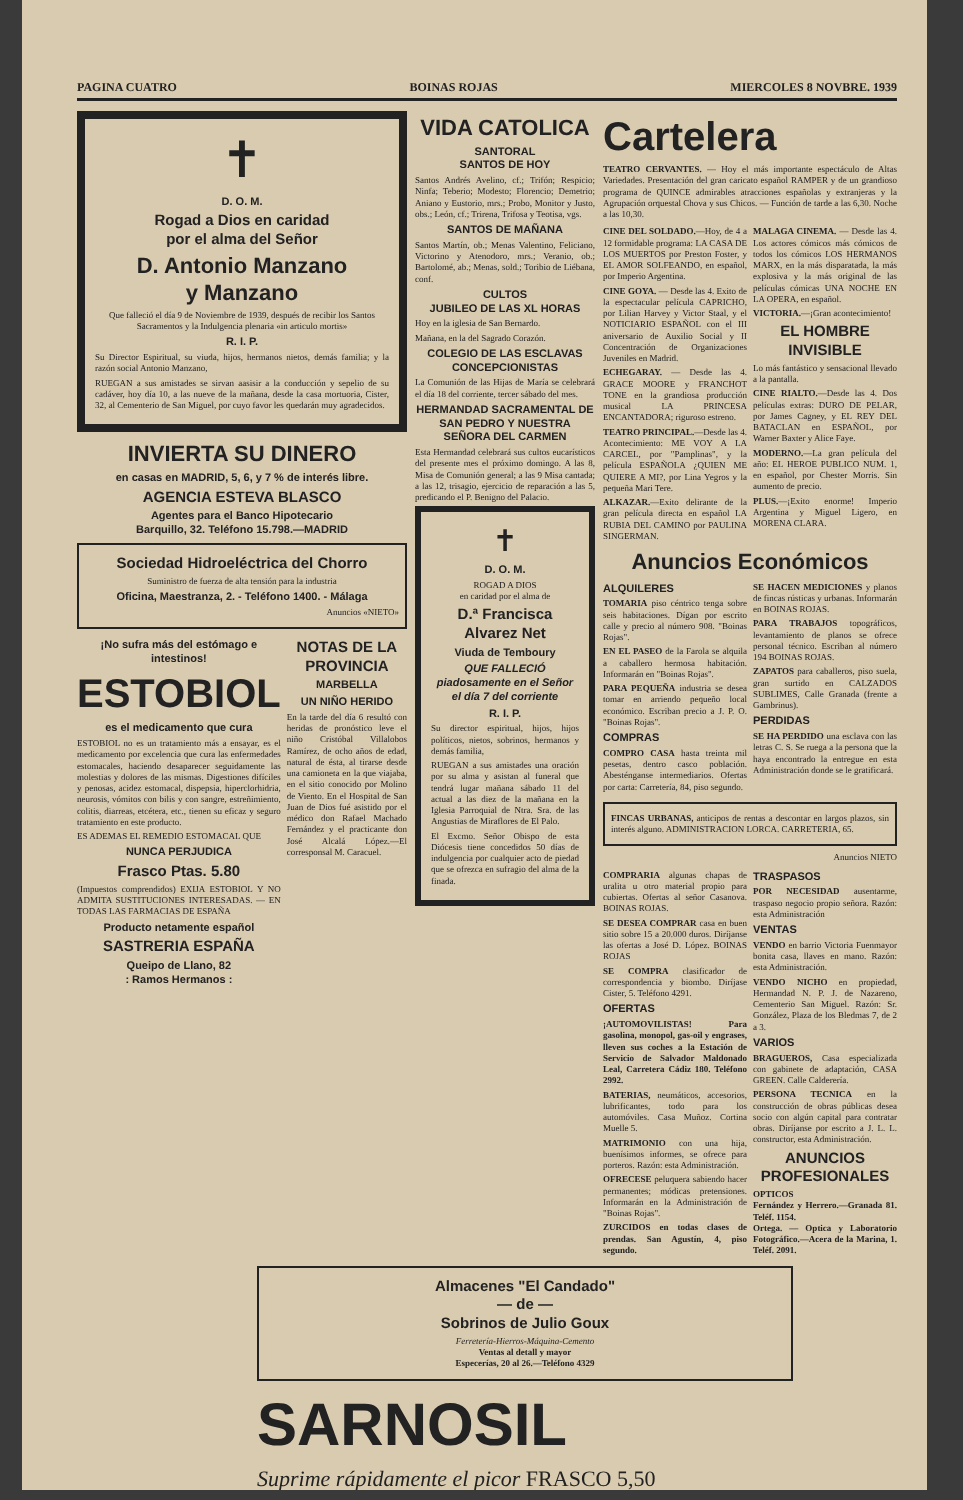PAGINA CUATRO BOINAS ROJAS MIERCOLES 8 NOVBRE. 1939
✝
D. O. M.
Rogad a Dios en caridad
por el alma del Señor
D. Antonio Manzano
y Manzano
Que falleció el día 9 de Noviembre de 1939, después de recibir los Santos Sacramentos y la Indulgencia plenaria «in articulo mortis»
R. I. P.
Su Director Espiritual, su viuda, hijos, hermanos nietos, demás familia; y la razón social Antonio Manzano,
RUEGAN a sus amistades se sirvan aasisir a la conducción y sepelio de su cadáver, hoy día 10, a las nueve de la mañana, desde la casa mortuoria, Cister, 32, al Cementerio de San Miguel, por cuyo favor les quedarán muy agradecidos.
INVIERTA SU DINERO
en casas en MADRID, 5, 6, y 7 % de interés libre.
AGENCIA ESTEVA BLASCO
Agentes para el Banco Hipotecario
Barquillo, 32. Teléfono 15.798.—MADRID
Sociedad Hidroeléctrica del Chorro
Suministro de fuerza de alta tensión para la industria
Oficina, Maestranza, 2. - Teléfono 1400. - Málaga
Anuncios «NIETO»
¡No sufra más del estómago e intestinos!
ESTOBIOL
es el medicamento que cura
ESTOBIOL no es un tratamiento más a ensayar, es el medicamento por excelencia que cura las enfermedades estomacales, haciendo desaparecer seguidamente las molestias y dolores de las mismas. Digestiones difíciles y penosas, acidez estomacal, dispepsia, hiperclorhidria, neurosis, vómitos con bilis y con sangre, estreñimiento, colitis, diarreas, etcétera, etc., tienen su eficaz y seguro tratamiento en este producto.
ES ADEMAS EL REMEDIO ESTOMACAL QUE
NUNCA PERJUDICA
Frasco Ptas. 5.80
(Impuestos comprendidos) EXIJA ESTOBIOL Y NO ADMITA SUSTITUCIONES INTERESADAS. — EN TODAS LAS FARMACIAS DE ESPAÑA
Producto netamente español
SASTRERIA ESPAÑA
Queipo de Llano, 82
: Ramos Hermanos :
NOTAS DE LA PROVINCIA
MARBELLA
UN NIÑO HERIDO
En la tarde del día 6 resultó con heridas de pronóstico leve el niño Cristóbal Villalobos Ramírez, de ocho años de edad, natural de ésta, al tirarse desde una camioneta en la que viajaba, en el sitio conocido por Molino de Viento. En el Hospital de San Juan de Dios fué asistido por el médico don Rafael Machado Fernández y el practicante don José Alcalá López.—El corresponsal M. Caracuel.
VIDA CATOLICA
SANTORAL
SANTOS DE HOY
Santos Andrés Avelino, cf.; Trifón; Respicio; Ninfa; Teberio; Modesto; Florencio; Demetrio; Aniano y Eustorio, mrs.; Probo, Monitor y Justo, obs.; León, cf.; Trirena, Trifosa y Teotisa, vgs.
SANTOS DE MAÑANA
Santos Martín, ob.; Menas Valentino, Feliciano, Victorino y Atenodoro, mrs.; Veranio, ob.; Bartolomé, ab.; Menas, sold.; Toribio de Liébana, conf.
CULTOS
JUBILEO DE LAS XL HORAS
Hoy en la iglesia de San Bernardo.
Mañana, en la del Sagrado Corazón.
COLEGIO DE LAS ESCLAVAS CONCEPCIONISTAS
La Comunión de las Hijas de María se celebrará el día 18 del corriente, tercer sábado del mes.
HERMANDAD SACRAMENTAL DE SAN PEDRO Y NUESTRA SEÑORA DEL CARMEN
Esta Hermandad celebrará sus cultos eucarísticos del presente mes el próximo domingo. A las 8, Misa de Comunión general; a las 9 Misa cantada; a las 12, trisagio, ejercicio de reparación a las 5, predicando el P. Benigno del Palacio.
✝
D. O. M.
ROGAD A DIOS
en caridad por el alma de
D.ª Francisca Alvarez Net
Viuda de Temboury
QUE FALLECIÓ piadosamente en el Señor el día 7 del corriente
R. I. P.
Su director espiritual, hijos, hijos políticos, nietos, sobrinos, hermanos y demás familia,
RUEGAN a sus amistades una oración por su alma y asistan al funeral que tendrá lugar mañana sábado 11 del actual a las diez de la mañana en la Iglesia Parroquial de Ntra. Sra. de las Angustias de Miraflores de El Palo.
El Excmo. Señor Obispo de esta Diócesis tiene concedidos 50 días de indulgencia por cualquier acto de piedad que se ofrezca en sufragio del alma de la finada.
Cartelera
TEATRO CERVANTES. — Hoy el más importante espectáculo de Altas Variedades. Presentación del gran caricato español RAMPER y de un grandioso programa de QUINCE admirables atracciones españolas y extranjeras y la Agrupación orquestal Chova y sus Chicos. — Función de tarde a las 6,30. Noche a las 10,30.
CINE DEL SOLDADO.—Hoy, de 4 a 12 formidable programa: LA CASA DE LOS MUERTOS por Preston Foster, y EL AMOR SOLFEANDO, en español, por Imperio Argentina.
CINE GOYA. — Desde las 4. Exito de la espectacular película CAPRICHO, por Lilian Harvey y Victor Staal, y el NOTICIARIO ESPAÑOL con el III aniversario de Auxilio Social y II Concentración de Organizaciones Juveniles en Madrid.
ECHEGARAY. — Desde las 4. GRACE MOORE y FRANCHOT TONE en la grandiosa producción musical LA PRINCESA ENCANTADORA; riguroso estreno.
TEATRO PRINCIPAL.—Desde las 4. Acontecimiento: ME VOY A LA CARCEL, por "Pamplinas", y la película ESPAÑOLA ¿QUIEN ME QUIERE A MI?, por Lina Yegros y la pequeña Mari Tere.
ALKAZAR.—Exito delirante de la gran película directa en español LA RUBIA DEL CAMINO por PAULINA SINGERMAN.
MALAGA CINEMA. — Desde las 4. Los actores cómicos más cómicos de todos los cómicos LOS HERMANOS MARX, en la más disparatada, la más explosiva y la más original de las películas cómicas UNA NOCHE EN LA OPERA, en español.
VICTORIA.—¡Gran acontecimiento!
EL HOMBRE INVISIBLE
Lo más fantástico y sensacional llevado a la pantalla.
CINE RIALTO.—Desde las 4. Dos películas extras: DURO DE PELAR, por James Cagney, y EL REY DEL BATACLAN en ESPAÑOL, por Warner Baxter y Alice Faye.
MODERNO.—La gran película del año: EL HEROE PUBLICO NUM. 1, en español, por Chester Morris. Sin aumento de precio.
PLUS.—¡Exito enorme! Imperio Argentina y Miguel Ligero, en MORENA CLARA.
Anuncios Económicos
ALQUILERES
TOMARIA piso céntrico tenga sobre seis habitaciones. Dígan por escrito calle y precio al número 908. "Boinas Rojas".
EN EL PASEO de la Farola se alquila a caballero hermosa habitación. Informarán en "Boinas Rojas".
PARA PEQUEÑA industria se desea tomar en arriendo pequeño local económico. Escriban precio a J. P. O. "Boinas Rojas".
COMPRAS
COMPRO CASA hasta treinta mil pesetas, dentro casco población. Abesténganse intermediarios. Ofertas por carta: Carretería, 84, piso segundo.
SE HACEN MEDICIONES y planos de fincas rústicas y urbanas. Informarán en BOINAS ROJAS.
PARA TRABAJOS topográficos, levantamiento de planos se ofrece personal técnico. Escriban al número 194 BOINAS ROJAS.
ZAPATOS para caballeros, piso suela, gran surtido en CALZADOS SUBLIMES, Calle Granada (frente a Gambrinus).
PERDIDAS
SE HA PERDIDO una esclava con las letras C. S. Se ruega a la persona que la haya encontrado la entregue en esta Administración donde se le gratificará.
FINCAS URBANAS, anticipos de rentas a descontar en largos plazos, sin interés alguno. ADMINISTRACION LORCA. CARRETERIA, 65.
Anuncios NIETO
COMPRARIA algunas chapas de uralita u otro material propio para cubiertas. Ofertas al señor Casanova. BOINAS ROJAS.
SE DESEA COMPRAR casa en buen sitio sobre 15 a 20.000 duros. Diríjanse las ofertas a José D. López. BOINAS ROJAS
SE COMPRA clasificador de correspondencia y biombo. Diríjase Cister, 5. Teléfono 4291.
OFERTAS
¡AUTOMOVILISTAS! Para gasolina, monopol, gas-oil y engrases, lleven sus coches a la Estación de Servicio de Salvador Maldonado Leal, Carretera Cádiz 180. Teléfono 2992.
BATERIAS, neumáticos, accesorios, lubrificantes, todo para los automóviles. Casa Muñoz. Cortina Muelle 5.
MATRIMONIO con una hija, buenísimos informes, se ofrece para porteros. Razón: esta Administración.
OFRECESE peluquera sabiendo hacer permanentes; módicas pretensiones. Informarán en la Administración de "Boinas Rojas".
ZURCIDOS en todas clases de prendas. San Agustín, 4, piso segundo.
TRASPASOS
POR NECESIDAD ausentarme, traspaso negocio propio señora. Razón: esta Administración
VENTAS
VENDO en barrio Victoria Fuenmayor bonita casa, llaves en mano. Razón: esta Administración.
VENDO NICHO en propiedad, Hermandad N. P. J. de Nazareno, Cementerio San Miguel. Razón: Sr. González, Plaza de los Bledmas 7, de 2 a 3.
VARIOS
BRAGUEROS, Casa especializada con gabinete de adaptación, CASA GREEN. Calle Calderería.
PERSONA TECNICA en la construcción de obras públicas desea socio con algún capital para contratar obras. Diríjanse por escrito a J. L. L. constructor, esta Administración.
ANUNCIOS PROFESIONALES
OPTICOS
Fernández y Herrero.—Granada 81. Teléf. 1154.
Ortega. — Optica y Laboratorio Fotográfico.—Acera de la Marina, 1. Teléf. 2091.
Almacenes "El Candado"
— de —
Sobrinos de Julio Goux
Ferretería-Hierros-Máquina-Cemento
Ventas al detall y mayor
Especerías, 20 al 26.—Teléfono 4329
SARNOSIL
Suprime rápidamente el picor FRASCO 5,50